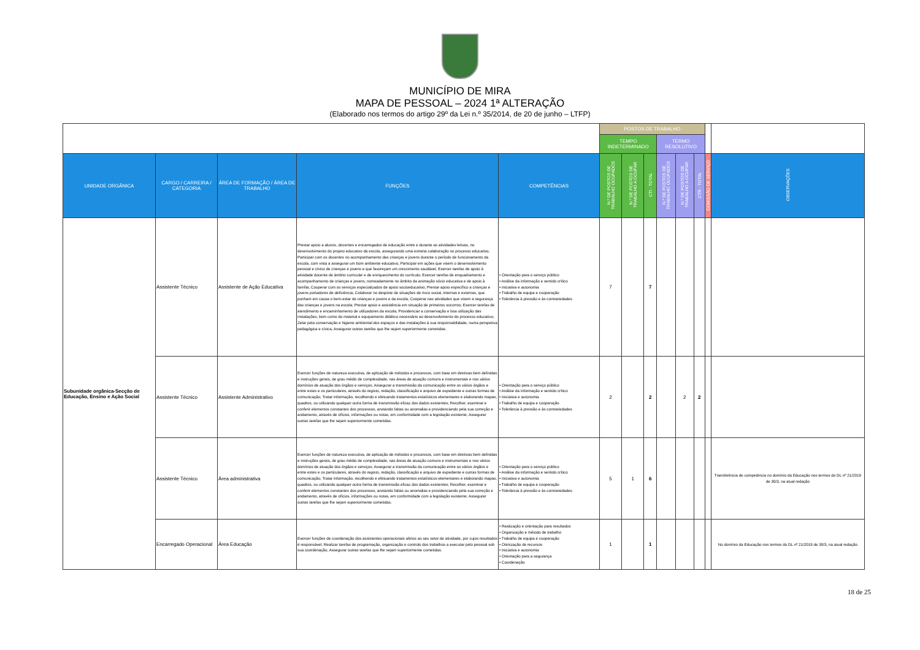MUNICÍPIO DE MIRA
MAPA DE PESSOAL – 2024 1ª ALTERAÇÃO
(Elaborado nos termos do artigo 29º da Lei n.º 35/2014, de 20 de junho – LTFP)
| | | | | | POSTOS DE TRABALHO | | | | | | | |
| | | | | | TEMPO INDETERMINADO | | | TERMO RESOLUTIVO | | | | |
| UNIDADE ORGÂNICA | CARGO / CARREIRA / CATEGORIA | ÁREA DE FORMAÇÃO / ÁREA DE TRABALHO | FUNÇÕES | COMPETÊNCIAS | N.º DE POSTOS DE TRABALHO OCUPADOS | N.º DE POSTOS DE TRABALHO A OCUPAR | CTI - TOTAL | N.º DE POSTOS DE TRABALHO OCUPADOS | N.º DE POSTOS DE TRABALHO A OCUPAR | CTR - TOTAL | COMISSÃO DE SERVIÇO | OBSERVAÇÕES |
| Subunidade orgânica-Secção de Educação, Ensino e Ação Social | Assistente Técnico | Assistente de Ação Educativa | Prestar apoio a alunos, docentes e encarregados de educação entre e durante as atividades letivas, no desenvolvimento do projeto educativo da escola, assegurando uma estreita colaboração no processo educativo; Participar com os docentes no acompanhamento das crianças e jovens durante o período de funcionamento da escola, com vista a assegurar um bom ambiente educativo; Participar em ações que visem o desenvolvimento pessoal e cívico de crianças e jovens e que favoreçam um crescimento saudável; Exercer tarefas de apoio à atividade docente de âmbito curricular e de enriquecimento do currículo; Exercer tarefas de enquadramento e acompanhamento de crianças e jovens, nomeadamente no âmbito da animação sócio educativa e de apoio à família; Cooperar com os serviços especializados de apoio socioeducativo; Prestar apoio específico a crianças e jovens portadores de deficiência; Colaborar no despiste de situações de risco social, internas e externas, que ponham em causa o bem-estar de crianças e jovens e da escola; Cooperar nas atividades que visem a segurança das crianças e jovens na escola; Prestar apoio e assistência em situação de primeiros socorros; Exercer tarefas de atendimento e encaminhamento de utilizadores da escola; Providenciar a conservação e boa utilização das instalações, bem como do material e equipamento didático necessário ao desenvolvimento do processo educativo; Zelar pela conservação e higiene ambiental dos espaços e das instalações à sua responsabilidade, numa perspetiva pedagógica e cívica; Assegurar outras tarefas que lhe sejam superiormente cometidas. | • Orientação para o serviço público • Análise da informação e sentido crítico • Iniciativa e autonomia • Trabalho de equipa e cooperação • Tolerância à pressão e às contrariedades | 7 | | 7 | | | | | |
| | Assistente Técnico | Assistente Administrativo | Exercer funções de natureza executiva, de aplicação de métodos e processos, com base em diretivas bem definidas e instruções gerais, de grau médio de complexidade, nas áreas de atuação comuns e instrumentais e nos vários domínios de atuação dos órgãos e serviços; Assegurar a transmissão da comunicação entre os vários órgãos e entre estes e os particulares, através do registo, redação, classificação e arquivo de expediente e outras formas de comunicação; Tratar informação, recolhendo e efetuando tratamentos estatísticos elementares e elaborando mapas, quadros, ou utilizando qualquer outra forma de transmissão eficaz dos dados existentes; Recolher, examinar e conferir elementos constantes dos processos, anotando faltas ou anomalias e providenciando pela sua correção e andamento, através de ofícios, informações ou notas, em conformidade com a legislação existente; Assegurar outras tarefas que lhe sejam superiormente cometidas. | • Orientação para o serviço público • Análise da informação e sentido crítico • Iniciativa e autonomia • Trabalho de equipa e cooperação • Tolerância à pressão e às contrariedades | 2 | | 2 | | 2 | 2 | | |
| | Assistente Técnico | Área administrativa | Exercer funções de natureza executiva, de aplicação de métodos e processos, com base em diretivas bem definidas e instruções gerais, de grau médio de complexidade, nas áreas de atuação comuns e instrumentais e nos vários domínios de atuação dos órgãos e serviços; Assegurar a transmissão da comunicação entre os vários órgãos e entre estes e os particulares, através do registo, redação, classificação e arquivo de expediente e outras formas de comunicação; Tratar informação, recolhendo e efetuando tratamentos estatísticos elementares e elaborando mapas, quadros, ou utilizando qualquer outra forma de transmissão eficaz dos dados existentes; Recolher, examinar e conferir elementos constantes dos processos, anotando faltas ou anomalias e providenciando pela sua correção e andamento, através de ofícios, informações ou notas, em conformidade com a legislação existente; Assegurar outras tarefas que lhe sejam superiormente cometidas. | • Orientação para o serviço público • Análise da informação e sentido crítico • Iniciativa e autonomia • Trabalho de equipa e cooperação • Tolerância à pressão e às contrariedades | 5 | 1 | 6 | | | | | Transferência de competência no domínio da Educação nos termos do DL nº 21/2019 de 30/3, na atual redação |
| | Encarregado Operacional | Área Educação | Exercer funções de coordenação dos assistentes operacionais afetos ao seu setor de atividade, por cujos resultados é responsável; Realizar tarefas de programação, organização e controlo dos trabalhos a executar pelo pessoal sob sua coordenação; Assegurar outras tarefas que lhe sejam superiormente cometidas. | • Realização e orientação para resultados • Organização e método de trabalho • Trabalho de equipa e cooperação • Otimização de recursos • Iniciativa e autonomia • Orientação para a segurança • Coordenação | 1 | | 1 | | | | | No domínio da Educação nos termos do DL nº 21/2019 de 30/3, na atual redação |
18 de 25